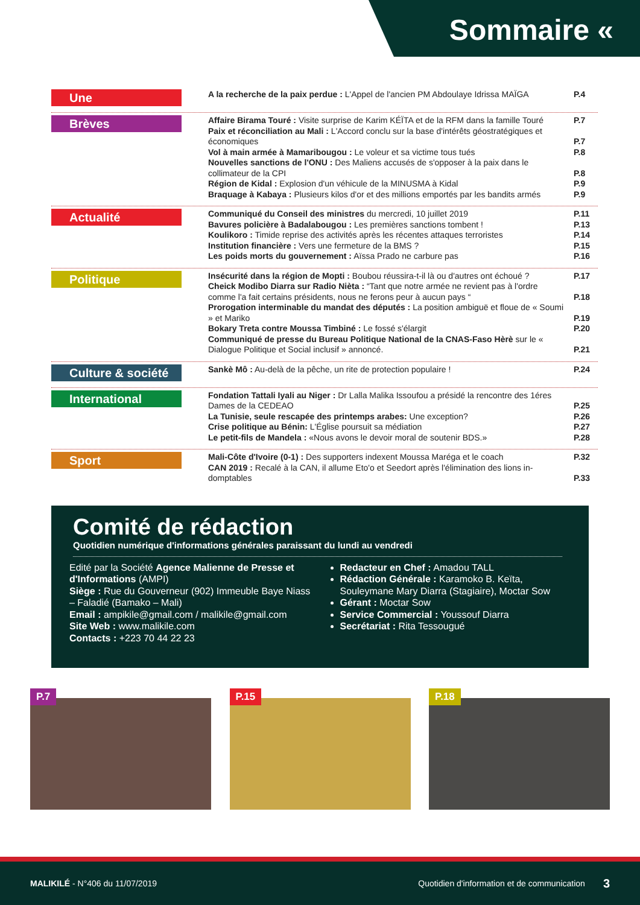Sommaire «
Une
A la recherche de la paix perdue : L'Appel de l'ancien PM Abdoulaye Idrissa MAÏGA P.4
Brèves
Affaire Birama Touré : Visite surprise de Karim KÉÏTA et de la RFM dans la famille Touré P.7
Paix et réconciliation au Mali : L'Accord conclu sur la base d'intérêts géostratégiques et économiques P.7
Vol à main armée à Mamaribougou : Le voleur et sa victime tous tués P.8
Nouvelles sanctions de l'ONU : Des Maliens accusés de s'opposer à la paix dans le collimateur de la CPI P.8
Région de Kidal : Explosion d'un véhicule de la MINUSMA à Kidal P.9
Braquage à Kabaya : Plusieurs kilos d'or et des millions emportés par les bandits armés P.9
Actualité
Communiqué du Conseil des ministres du mercredi, 10 juillet 2019 P.11
Bavures policière à Badalabougou : Les premières sanctions tombent ! P.13
Koulikoro : Timide reprise des activités après les récentes attaques terroristes P.14
Institution financière : Vers une fermeture de la BMS ? P.15
Les poids morts du gouvernement : Aïssa Prado ne carbure pas P.16
Politique
Insécurité dans la région de Mopti : Boubou réussira-t-il là ou d'autres ont échoué ? P.17
Cheick Modibo Diarra sur Radio Nièta : “Tant que notre armée ne revient pas à l'ordre comme l'a fait certains présidents, nous ne ferons peur à aucun pays “P.18
Prorogation interminable du mandat des députés : La position ambiguë et floue de « Soumi » et Mariko P.19
Bokary Treta contre Moussa Timbiné : Le fossé s'élargit P.20
Communiqué de presse du Bureau Politique National de la CNAS-Faso Hèrè sur le « Dialogue Politique et Social inclusif » annoncé. P.21
Culture & société
Sankè Mô : Au-delà de la pêche, un rite de protection populaire ! P.24
International
Fondation Tattali Iyali au Niger : Dr Lalla Malika Issoufou a présidé la rencontre des 1éres Dames de la CEDEAO P.25
La Tunisie, seule rescapée des printemps arabes: Une exception? P.26
Crise politique au Bénin: L'Église poursuit sa médiation P.27
Le petit-fils de Mandela : «Nous avons le devoir moral de soutenir BDS.» P.28
Sport
Mali-Côte d'Ivoire (0-1) : Des supporters indexent Moussa Maréga et le coach P.32
CAN 2019 : Recalé à la CAN, il allume Eto'o et Seedort après l'élimination des lions in-domptables P.33
Comité de rédaction
Quotidien numérique d'informations générales paraissant du lundi au vendredi
Edité par la Société Agence Malienne de Presse et d'Informations (AMPI)
Siège : Rue du Gouverneur (902) Immeuble Baye Niass – Faladié (Bamako – Mali)
Email : ampikile@gmail.com / malikile@gmail.com
Site Web : www.malikile.com
Contacts : +223 70 44 22 23
Redacteur en Chef : Amadou TALL
Rédaction Générale : Karamoko B. Keïta, Souleymane Mary Diarra (Stagiaire), Moctar Sow
Gérant : Moctar Sow
Service Commercial : Youssouf Diarra
Secrétariat : Rita Tessougué
P.7
P.15
P.18
MALIKILÉ - N°406 du 11/07/2019 Quotidien d'information et de communication 3